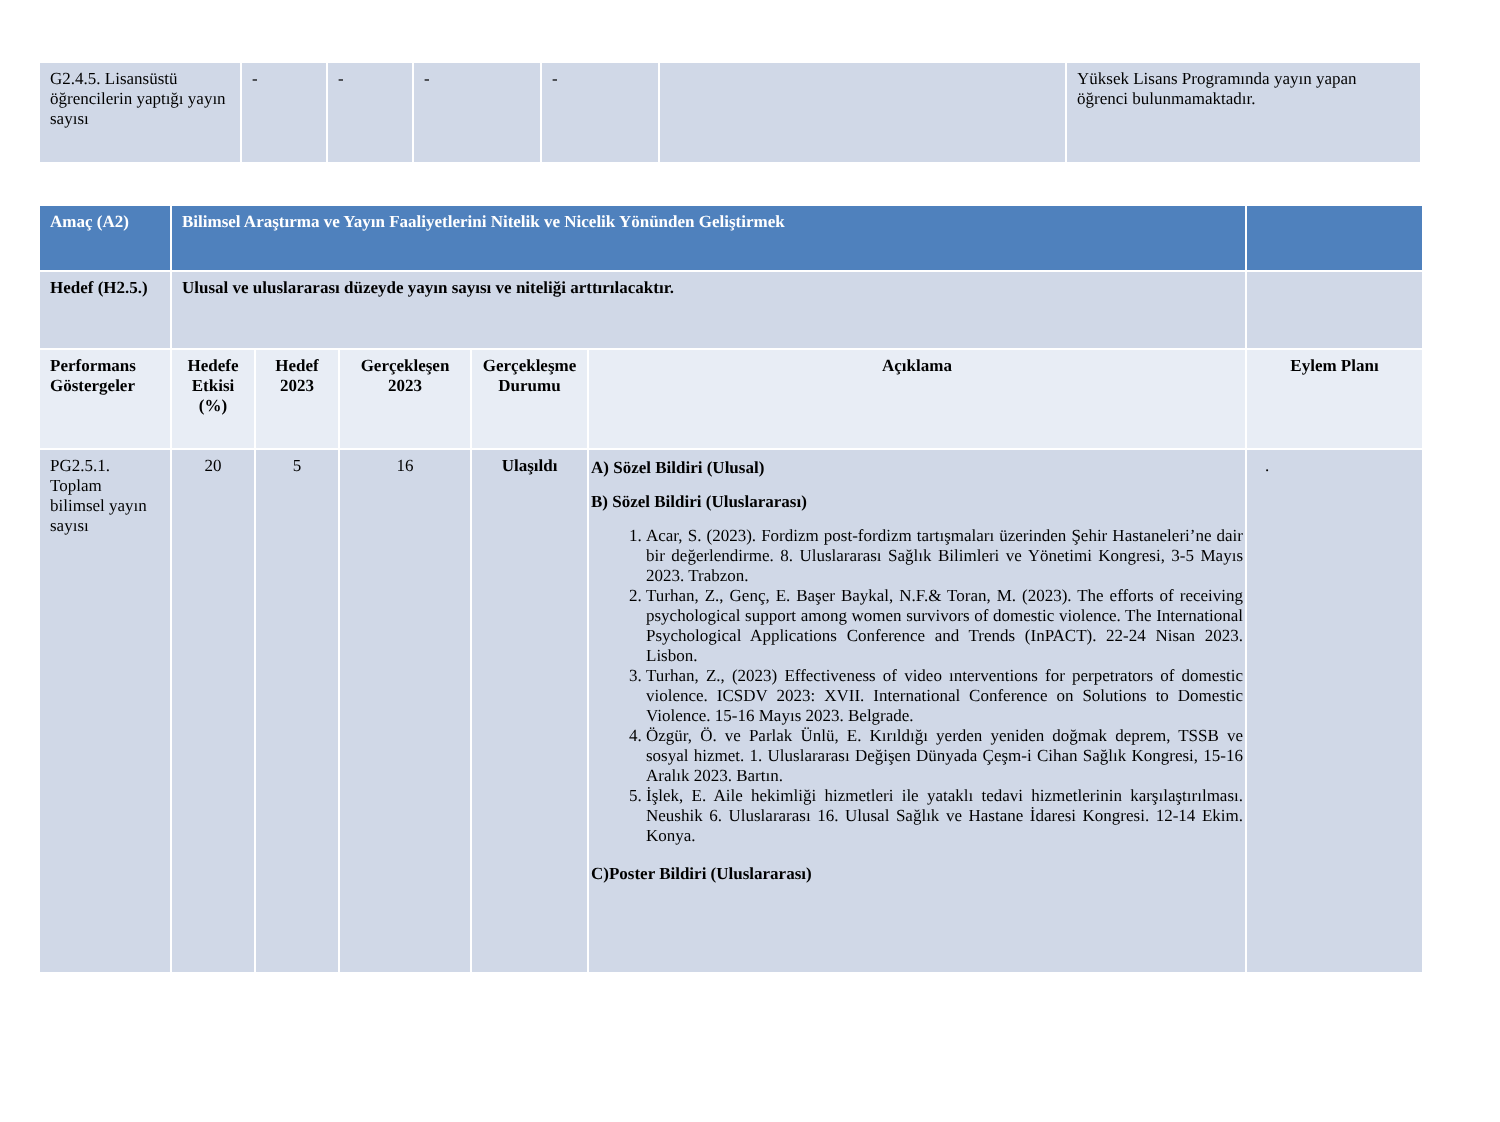| G2.4.5. Lisansüstü öğrencilerin yaptığı yayın sayısı | - | - | - | - | | Yüksek Lisans Programında yayın yapan öğrenci bulunmamaktadır. |
| Amaç (A2) | Bilimsel Araştırma ve Yayın Faaliyetlerini Nitelik ve Nicelik Yönünden Geliştirmek | | | | | |
| Hedef (H2.5.) | Ulusal ve uluslararası düzeyde yayın sayısı ve niteliği arttırılacaktır. | | | | | |
| Performans Göstergeler | Hedefe Etkisi (%) | Hedef 2023 | Gerçekleşen 2023 | Gerçekleşme Durumu | Açıklama | Eylem Planı |
| PG2.5.1. Toplam bilimsel yayın sayısı | 20 | 5 | 16 | Ulaşıldı | A) Sözel Bildiri (Ulusal) B) Sözel Bildiri (Uluslararası) 1. Acar, S. (2023). Fordizm post-fordizm tartışmaları üzerinden Şehir Hastaneleri’ne dair bir değerlendirme. 8. Uluslararası Sağlık Bilimleri ve Yönetimi Kongresi, 3-5 Mayıs 2023. Trabzon. 2. Turhan, Z., Genç, E. Başer Baykal, N.F.& Toran, M. (2023). The efforts of receiving psychological support among women survivors of domestic violence. The International Psychological Applications Conference and Trends (InPACT). 22-24 Nisan 2023. Lisbon. 3. Turhan, Z., (2023) Effectiveness of video ınterventions for perpetrators of domestic violence. ICSDV 2023: XVII. International Conference on Solutions to Domestic Violence. 15-16 Mayıs 2023. Belgrade. 4. Özgür, Ö. ve Parlak Ünlü, E. Kırıldığı yerden yeniden doğmak deprem, TSSB ve sosyal hizmet. 1. Uluslararası Değişen Dünyada Çeşm-i Cihan Sağlık Kongresi, 15-16 Aralık 2023. Bartın. 5. İşlek, E. Aile hekimliği hizmetleri ile yataklı tedavi hizmetlerinin karşılaştırılması. Neushik 6. Uluslararası 16. Ulusal Sağlık ve Hastane İdaresi Kongresi. 12-14 Ekim. Konya. C)Poster Bildiri (Uluslararası) | . |